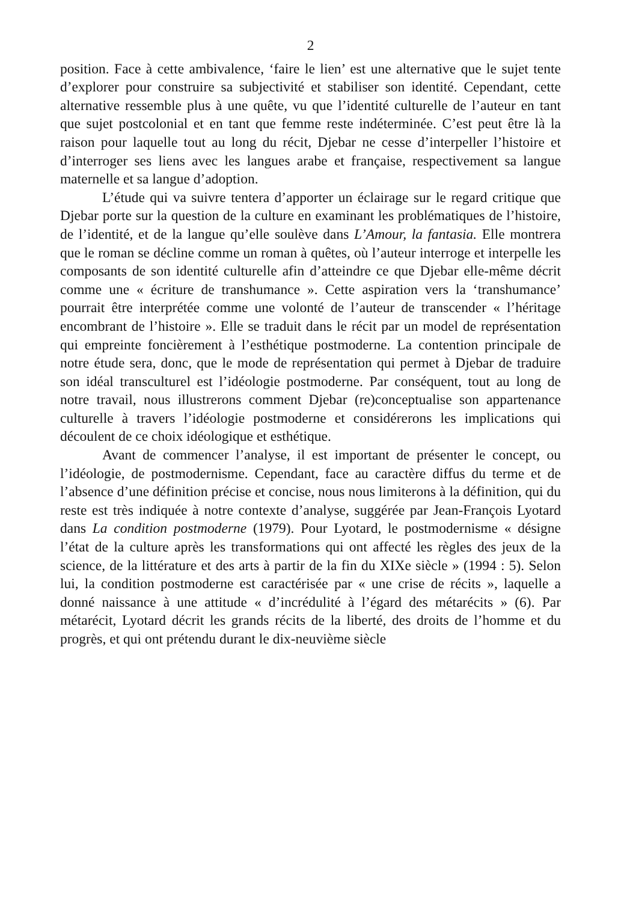2
position. Face à cette ambivalence, ‘faire le lien’ est une alternative que le sujet tente d’explorer pour construire sa subjectivité et stabiliser son identité. Cependant, cette alternative ressemble plus à une quête, vu que l’identité culturelle de l’auteur en tant que sujet postcolonial et en tant que femme reste indéterminée. C’est peut être là la raison pour laquelle tout au long du récit, Djebar ne cesse d’interpeller l’histoire et d’interroger ses liens avec les langues arabe et française, respectivement sa langue maternelle et sa langue d’adoption.
L’étude qui va suivre tentera d’apporter un éclairage sur le regard critique que Djebar porte sur la question de la culture en examinant les problématiques de l’histoire, de l’identité, et de la langue qu’elle soulève dans L’Amour, la fantasia. Elle montrera que le roman se décline comme un roman à quêtes, où l’auteur interroge et interpelle les composants de son identité culturelle afin d’atteindre ce que Djebar elle-même décrit comme une « écriture de transhumance ». Cette aspiration vers la ‘transhumance’ pourrait être interprétée comme une volonté de l’auteur de transcender « l’héritage encombrant de l’histoire ». Elle se traduit dans le récit par un model de représentation qui empreinte foncièrement à l’esthétique postmoderne. La contention principale de notre étude sera, donc, que le mode de représentation qui permet à Djebar de traduire son idéal transculturel est l’idéologie postmoderne. Par conséquent, tout au long de notre travail, nous illustrerons comment Djebar (re)conceptualise son appartenance culturelle à travers l’idéologie postmoderne et considérerons les implications qui découlent de ce choix idéologique et esthétique.
Avant de commencer l’analyse, il est important de présenter le concept, ou l’idéologie, de postmodernisme. Cependant, face au caractère diffus du terme et de l’absence d’une définition précise et concise, nous nous limiterons à la définition, qui du reste est très indiquée à notre contexte d’analyse, suggérée par Jean-François Lyotard dans La condition postmoderne (1979). Pour Lyotard, le postmodernisme « désigne l’état de la culture après les transformations qui ont affecté les règles des jeux de la science, de la littérature et des arts à partir de la fin du XIXe siècle » (1994 : 5). Selon lui, la condition postmoderne est caractérisée par « une crise de récits », laquelle a donné naissance à une attitude « d’incrédulité à l’égard des métarécits » (6). Par métarécit, Lyotard décrit les grands récits de la liberté, des droits de l’homme et du progrès, et qui ont prétendu durant le dix-neuvième siècle